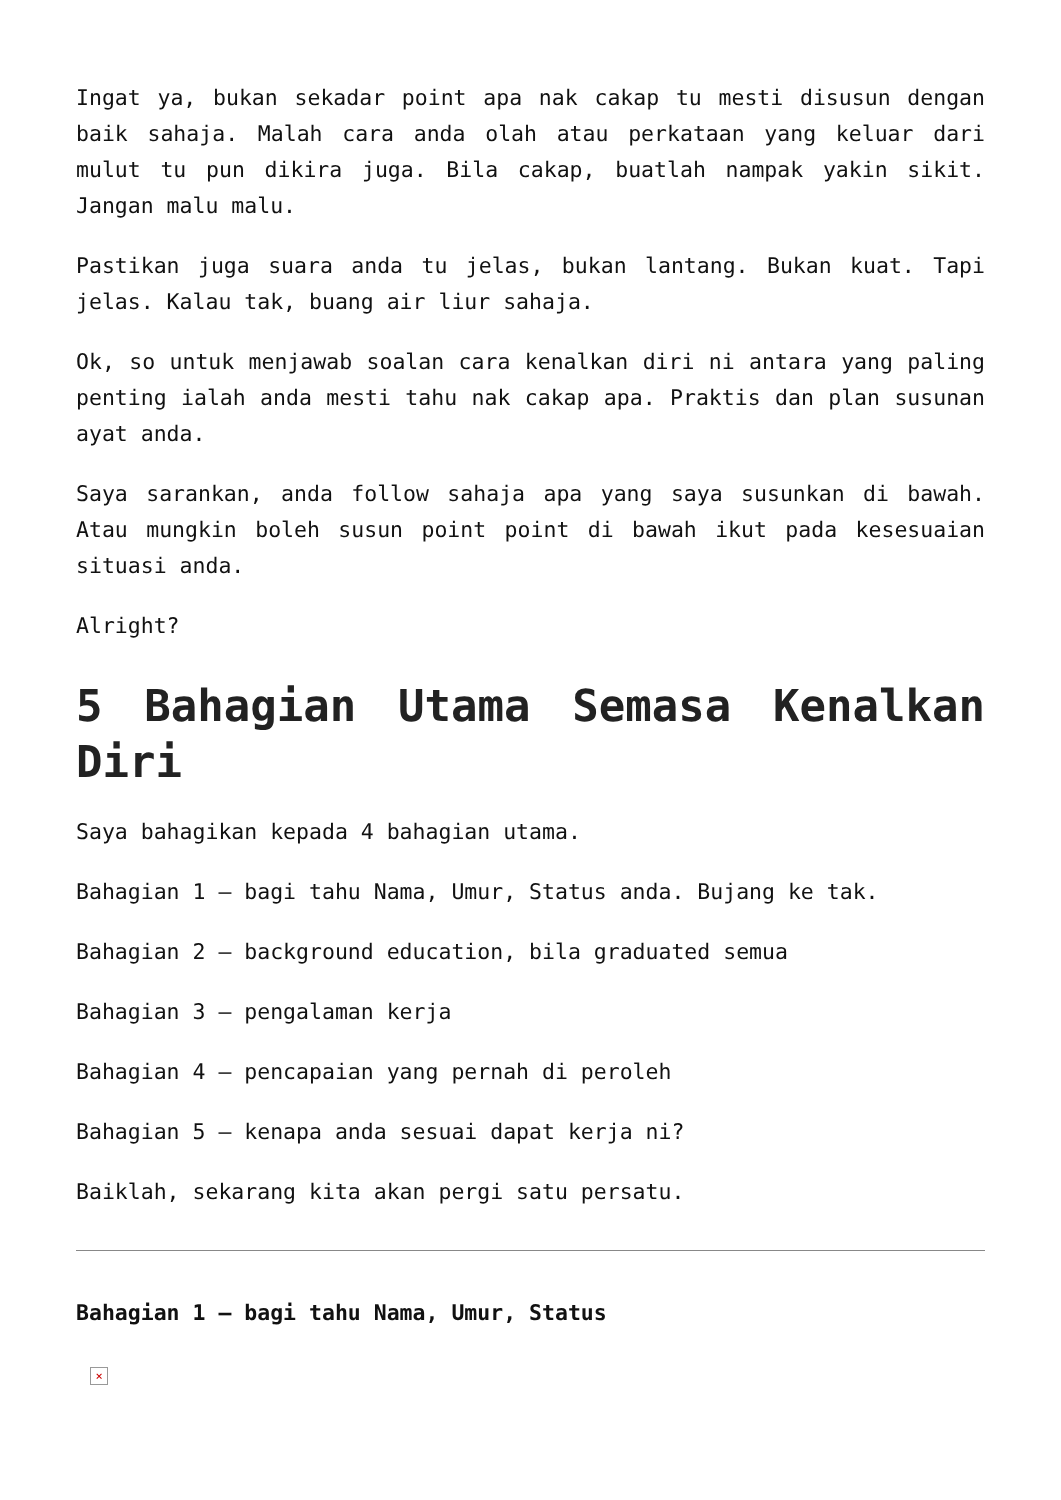Ingat ya, bukan sekadar point apa nak cakap tu mesti disusun dengan baik sahaja. Malah cara anda olah atau perkataan yang keluar dari mulut tu pun dikira juga. Bila cakap, buatlah nampak yakin sikit. Jangan malu malu.
Pastikan juga suara anda tu jelas, bukan lantang. Bukan kuat. Tapi jelas. Kalau tak, buang air liur sahaja.
Ok, so untuk menjawab soalan cara kenalkan diri ni antara yang paling penting ialah anda mesti tahu nak cakap apa. Praktis dan plan susunan ayat anda.
Saya sarankan, anda follow sahaja apa yang saya susunkan di bawah. Atau mungkin boleh susun point point di bawah ikut pada kesesuaian situasi anda.
Alright?
5 Bahagian Utama Semasa Kenalkan Diri
Saya bahagikan kepada 4 bahagian utama.
Bahagian 1 – bagi tahu Nama, Umur, Status anda. Bujang ke tak.
Bahagian 2 – background education, bila graduated semua
Bahagian 3 – pengalaman kerja
Bahagian 4 – pencapaian yang pernah di peroleh
Bahagian 5 – kenapa anda sesuai dapat kerja ni?
Baiklah, sekarang kita akan pergi satu persatu.
Bahagian 1 – bagi tahu Nama, Umur, Status
×